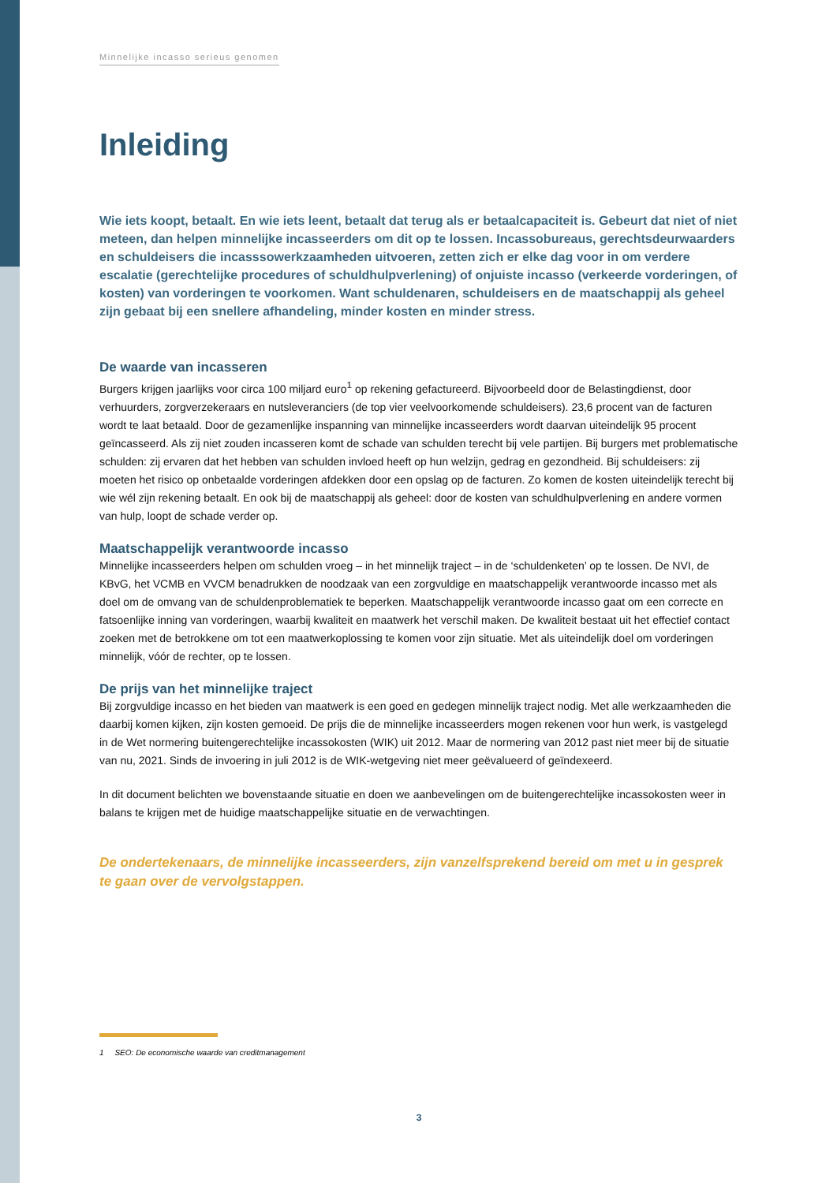Minnelijke incasso serieus genomen
Inleiding
Wie iets koopt, betaalt. En wie iets leent, betaalt dat terug als er betaalcapaciteit is. Gebeurt dat niet of niet meteen, dan helpen minnelijke incasseerders om dit op te lossen. Incassobureaus, gerechtsdeurwaarders en schuldeisers die incasssowerkzaamheden uitvoeren, zetten zich er elke dag voor in om verdere escalatie (gerechtelijke procedures of schuldhulpverlening) of onjuiste incasso (verkeerde vorderingen, of kosten) van vorderingen te voorkomen. Want schuldenaren, schuldeisers en de maatschappij als geheel zijn gebaat bij een snellere afhandeling, minder kosten en minder stress.
De waarde van incasseren
Burgers krijgen jaarlijks voor circa 100 miljard euro<sup>1</sup> op rekening gefactureerd. Bijvoorbeeld door de Belastingdienst, door verhuurders, zorgverzekeraars en nutsleveranciers (de top vier veelvoorkomende schuldeisers). 23,6 procent van de facturen wordt te laat betaald. Door de gezamenlijke inspanning van minnelijke incasseerders wordt daarvan uiteindelijk 95 procent geïncasseerd. Als zij niet zouden incasseren komt de schade van schulden terecht bij vele partijen. Bij burgers met problematische schulden: zij ervaren dat het hebben van schulden invloed heeft op hun welzijn, gedrag en gezondheid. Bij schuldeisers: zij moeten het risico op onbetaalde vorderingen afdekken door een opslag op de facturen. Zo komen de kosten uiteindelijk terecht bij wie wél zijn rekening betaalt. En ook bij de maatschappij als geheel: door de kosten van schuldhulpverlening en andere vormen van hulp, loopt de schade verder op.
Maatschappelijk verantwoorde incasso
Minnelijke incasseerders helpen om schulden vroeg – in het minnelijk traject – in de ‘schuldenketen’ op te lossen. De NVI, de KBvG, het VCMB en VVCM benadrukken de noodzaak van een zorgvuldige en maatschappelijk verantwoorde incasso met als doel om de omvang van de schuldenproblematiek te beperken. Maatschappelijk verantwoorde incasso gaat om een correcte en fatsoenlijke inning van vorderingen, waarbij kwaliteit en maatwerk het verschil maken. De kwaliteit bestaat uit het effectief contact zoeken met de betrokkene om tot een maatwerkoplossing te komen voor zijn situatie. Met als uiteindelijk doel om vorderingen minnelijk, vóór de rechter, op te lossen.
De prijs van het minnelijke traject
Bij zorgvuldige incasso en het bieden van maatwerk is een goed en gedegen minnelijk traject nodig. Met alle werkzaamheden die daarbij komen kijken, zijn kosten gemoeid. De prijs die de minnelijke incasseerders mogen rekenen voor hun werk, is vastgelegd in de Wet normering buitengerechtelijke incassokosten (WIK) uit 2012. Maar de normering van 2012 past niet meer bij de situatie van nu, 2021. Sinds de invoering in juli 2012 is de WIK-wetgeving niet meer geëvalueerd of geïndexeerd.
In dit document belichten we bovenstaande situatie en doen we aanbevelingen om de buitengerechtelijke incassokosten weer in balans te krijgen met de huidige maatschappelijke situatie en de verwachtingen.
De ondertekenaars, de minnelijke incasseerders, zijn vanzelfsprekend bereid om met u in gesprek te gaan over de vervolgstappen.
1 SEO: De economische waarde van creditmanagement
3